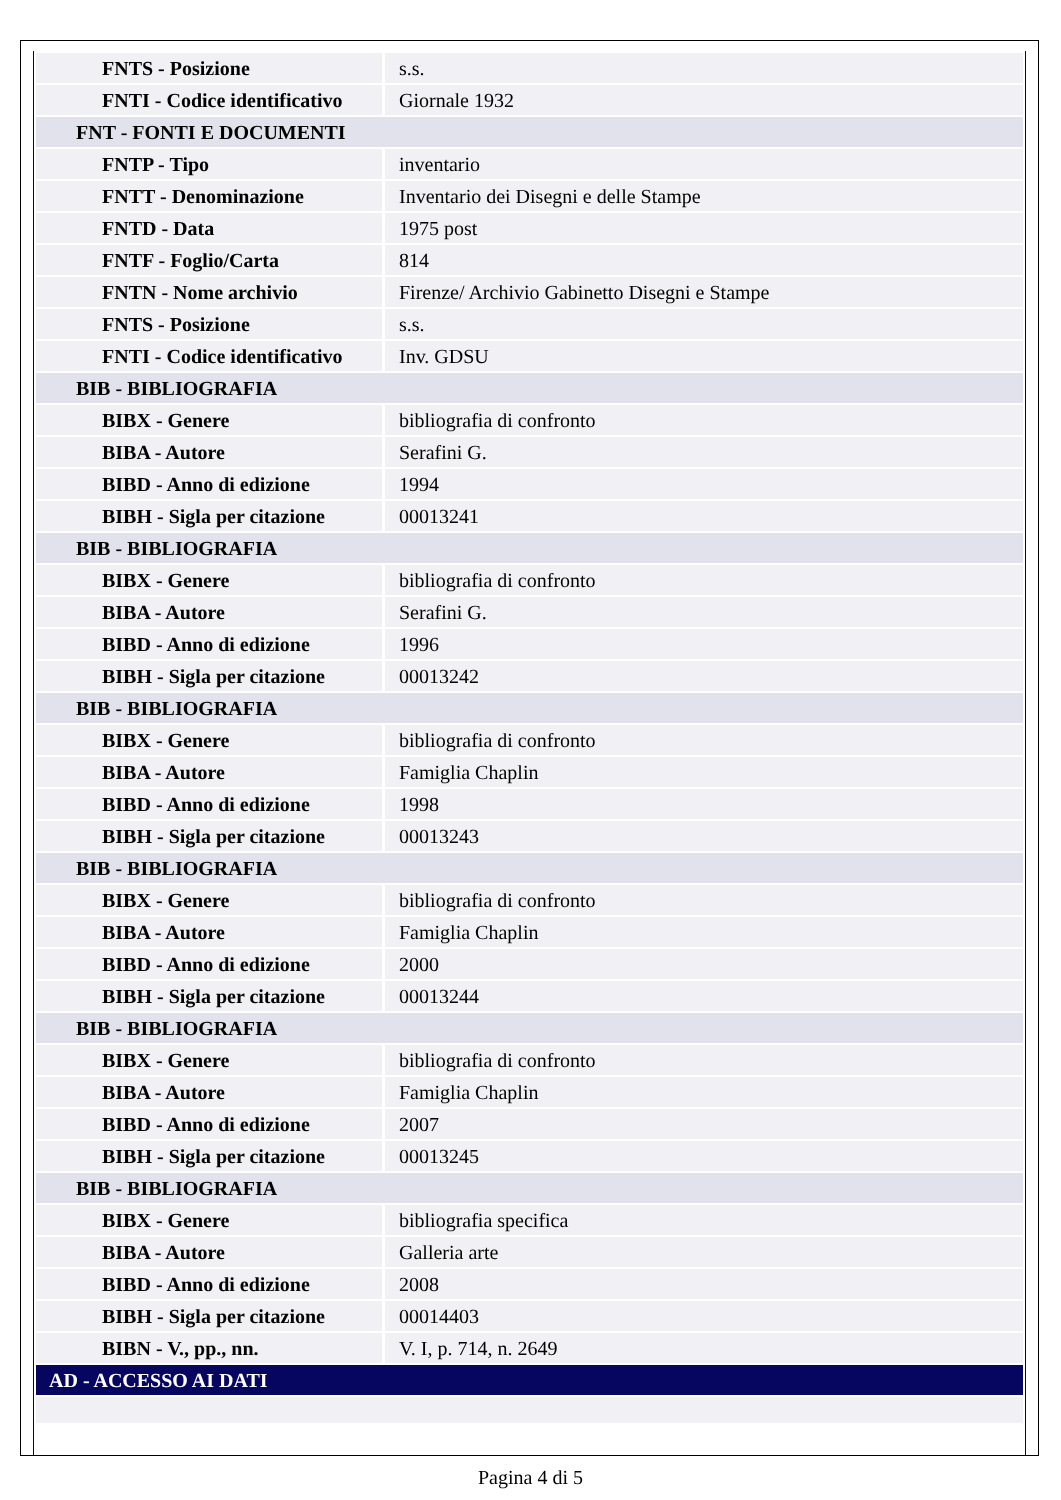| FNTS - Posizione | s.s. |
| FNTI - Codice identificativo | Giornale 1932 |
| FNT - FONTI E DOCUMENTI | |
| FNTP - Tipo | inventario |
| FNTT - Denominazione | Inventario dei Disegni e delle Stampe |
| FNTD - Data | 1975 post |
| FNTF - Foglio/Carta | 814 |
| FNTN - Nome archivio | Firenze/ Archivio Gabinetto Disegni e Stampe |
| FNTS - Posizione | s.s. |
| FNTI - Codice identificativo | Inv. GDSU |
| BIB - BIBLIOGRAFIA | |
| BIBX - Genere | bibliografia di confronto |
| BIBA - Autore | Serafini G. |
| BIBD - Anno di edizione | 1994 |
| BIBH - Sigla per citazione | 00013241 |
| BIB - BIBLIOGRAFIA | |
| BIBX - Genere | bibliografia di confronto |
| BIBA - Autore | Serafini G. |
| BIBD - Anno di edizione | 1996 |
| BIBH - Sigla per citazione | 00013242 |
| BIB - BIBLIOGRAFIA | |
| BIBX - Genere | bibliografia di confronto |
| BIBA - Autore | Famiglia Chaplin |
| BIBD - Anno di edizione | 1998 |
| BIBH - Sigla per citazione | 00013243 |
| BIB - BIBLIOGRAFIA | |
| BIBX - Genere | bibliografia di confronto |
| BIBA - Autore | Famiglia Chaplin |
| BIBD - Anno di edizione | 2000 |
| BIBH - Sigla per citazione | 00013244 |
| BIB - BIBLIOGRAFIA | |
| BIBX - Genere | bibliografia di confronto |
| BIBA - Autore | Famiglia Chaplin |
| BIBD - Anno di edizione | 2007 |
| BIBH - Sigla per citazione | 00013245 |
| BIB - BIBLIOGRAFIA | |
| BIBX - Genere | bibliografia specifica |
| BIBA - Autore | Galleria arte |
| BIBD - Anno di edizione | 2008 |
| BIBH - Sigla per citazione | 00014403 |
| BIBN - V., pp., nn. | V. I, p. 714, n. 2649 |
| AD - ACCESSO AI DATI | |
Pagina 4 di 5